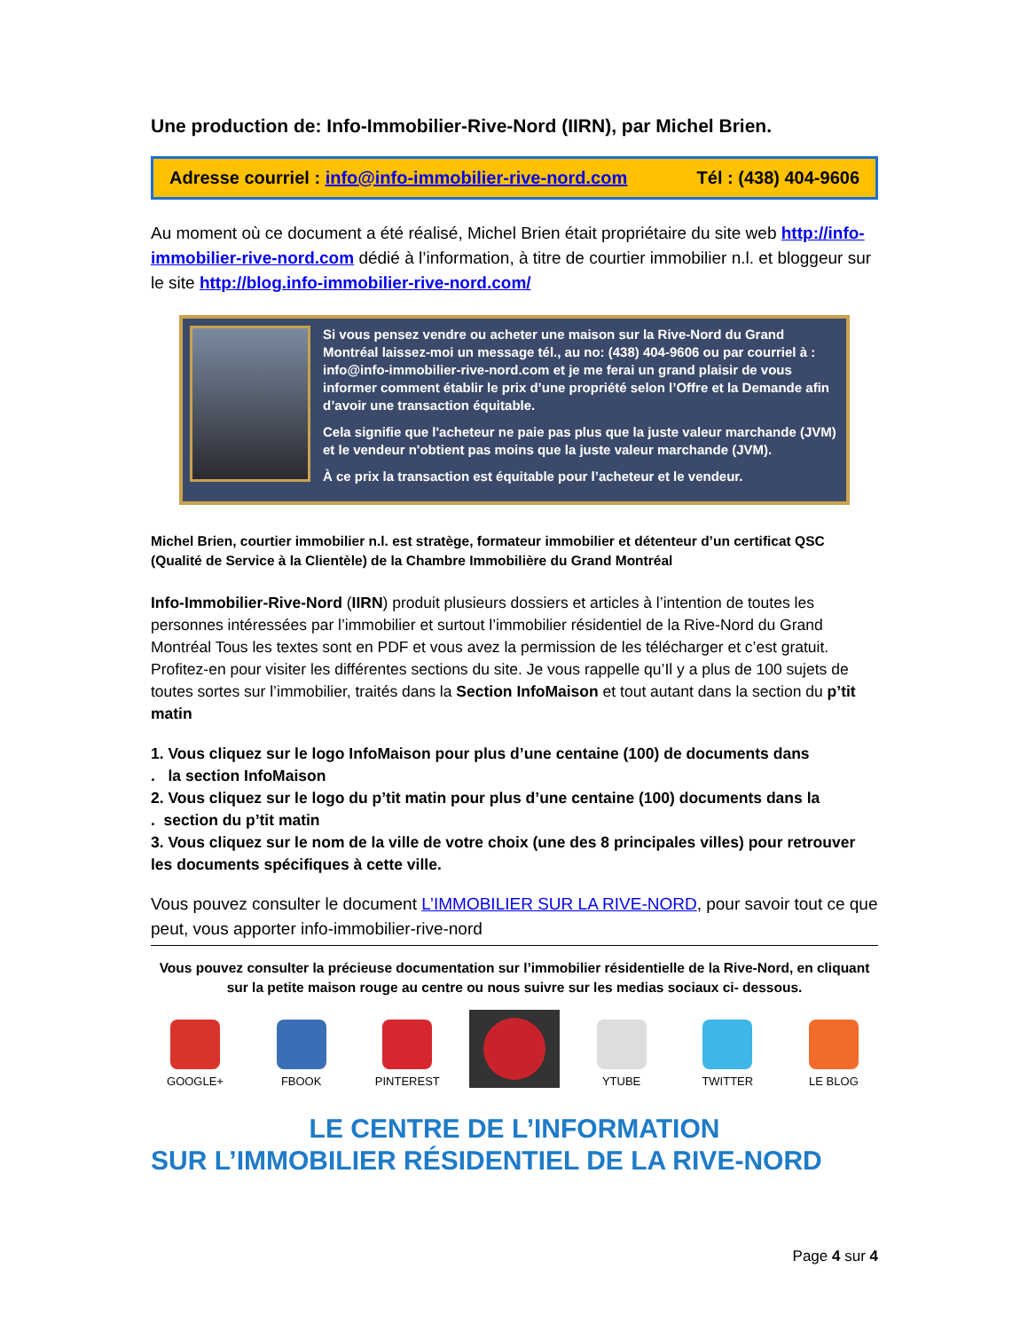Une production de: Info-Immobilier-Rive-Nord (IIRN), par Michel Brien.
Adresse courriel : info@info-immobilier-rive-nord.com Tél : (438) 404-9606
Au moment où ce document a été réalisé, Michel Brien était propriétaire du site web http://info-immobilier-rive-nord.com dédié à l’information, à titre de courtier immobilier n.l. et bloggeur sur le site http://blog.info-immobilier-rive-nord.com/
Si vous pensez vendre ou acheter une maison sur la Rive-Nord du Grand Montréal laissez-moi un message tél., au no: (438) 404-9606 ou par courriel à : info@info-immobilier-rive-nord.com et je me ferai un grand plaisir de vous informer comment établir le prix d’une propriété selon l’Offre et la Demande afin d’avoir une transaction équitable.
Cela signifie que l'acheteur ne paie pas plus que la juste valeur marchande (JVM) et le vendeur n'obtient pas moins que la juste valeur marchande (JVM).
À ce prix la transaction est équitable pour l’acheteur et le vendeur.
Michel Brien, courtier immobilier n.l. est stratège, formateur immobilier et détenteur d’un certificat QSC (Qualité de Service à la Clientèle) de la Chambre Immobilière du Grand Montréal
Info-Immobilier-Rive-Nord (IIRN) produit plusieurs dossiers et articles à l’intention de toutes les personnes intéressées par l’immobilier et surtout l’immobilier résidentiel de la Rive-Nord du Grand Montréal Tous les textes sont en PDF et vous avez la permission de les télécharger et c’est gratuit. Profitez-en pour visiter les différentes sections du site. Je vous rappelle qu’Il y a plus de 100 sujets de toutes sortes sur l’immobilier, traités dans la Section InfoMaison et tout autant dans la section du p’tit matin
1. Vous cliquez sur le logo InfoMaison pour plus d’une centaine (100) de documents dans
. la section InfoMaison
2. Vous cliquez sur le logo du p’tit matin pour plus d’une centaine (100) documents dans la
. section du p’tit matin
3. Vous cliquez sur le nom de la ville de votre choix (une des 8 principales villes) pour retrouver les documents spécifiques à cette ville.
Vous pouvez consulter le document L’IMMOBILIER SUR LA RIVE-NORD, pour savoir tout ce que peut, vous apporter info-immobilier-rive-nord
Vous pouvez consulter la précieuse documentation sur l’immobilier résidentielle de la Rive-Nord, en cliquant sur la petite maison rouge au centre ou nous suivre sur les medias sociaux ci- dessous.
GOOGLE+
FBOOK
PINTEREST
YTUBE
TWITTER
LE BLOG
LE CENTRE DE L’INFORMATION
SUR L’IMMOBILIER RÉSIDENTIEL DE LA RIVE-NORD
Page 4 sur 4